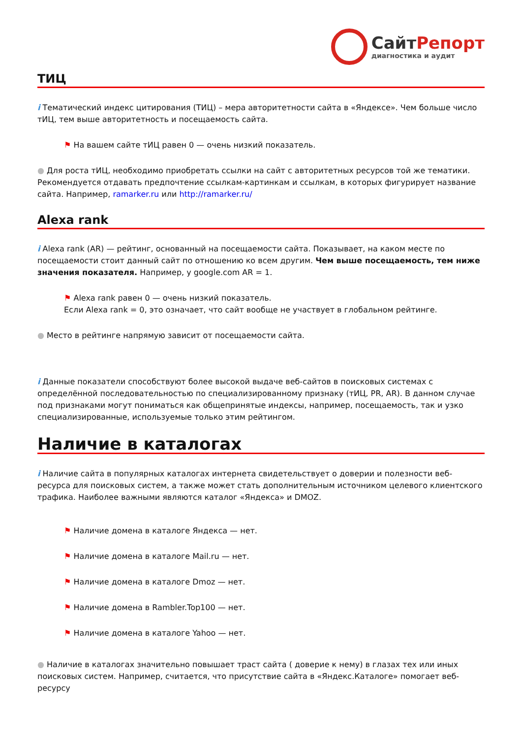СайтРепорт
диагностика и аудит
ТИЦ
i Тематический индекс цитирования (ТИЦ) – мера авторитетности сайта в «Яндексе». Чем больше число тИЦ, тем выше авторитетность и посещаемость сайта.
⚑ На вашем сайте тИЦ равен 0 — очень низкий показатель.
● Для роста тИЦ, необходимо приобретать ссылки на сайт с авторитетных ресурсов той же тематики. Рекомендуется отдавать предпочтение ссылкам-картинкам и ссылкам, в которых фигурирует название сайта. Например, ramarker.ru или http://ramarker.ru/
Alexa rank
i Alexa rank (AR) — рейтинг, основанный на посещаемости сайта. Показывает, на каком месте по посещаемости стоит данный сайт по отношению ко всем другим. Чем выше посещаемость, тем ниже значения показателя. Например, у google.com AR = 1.
⚑ Alexa rank равен 0 — очень низкий показатель.
Если Alexa rank = 0, это означает, что сайт вообще не участвует в глобальном рейтинге.
● Место в рейтинге напрямую зависит от посещаемости сайта.
i Данные показатели способствуют более высокой выдаче веб-сайтов в поисковых системах с определённой последовательностью по специализированному признаку (тИЦ, PR, AR). В данном случае под признаками могут пониматься как общепринятые индексы, например, посещаемость, так и узко специализированные, используемые только этим рейтингом.
Наличие в каталогах
i Наличие сайта в популярных каталогах интернета свидетельствует о доверии и полезности веб-ресурса для поисковых систем, а также может стать дополнительным источником целевого клиентского трафика. Наиболее важными являются каталог «Яндекса» и DMOZ.
⚑ Наличие домена в каталоге Яндекса — нет.
⚑ Наличие домена в каталоге Mail.ru — нет.
⚑ Наличие домена в каталоге Dmoz — нет.
⚑ Наличие домена в Rambler.Top100 — нет.
⚑ Наличие домена в каталоге Yahoo — нет.
● Наличие в каталогах значительно повышает траст сайта ( доверие к нему) в глазах тех или иных поисковых систем. Например, считается, что присутствие сайта в «Яндекс.Каталоге» помогает веб-ресурсу